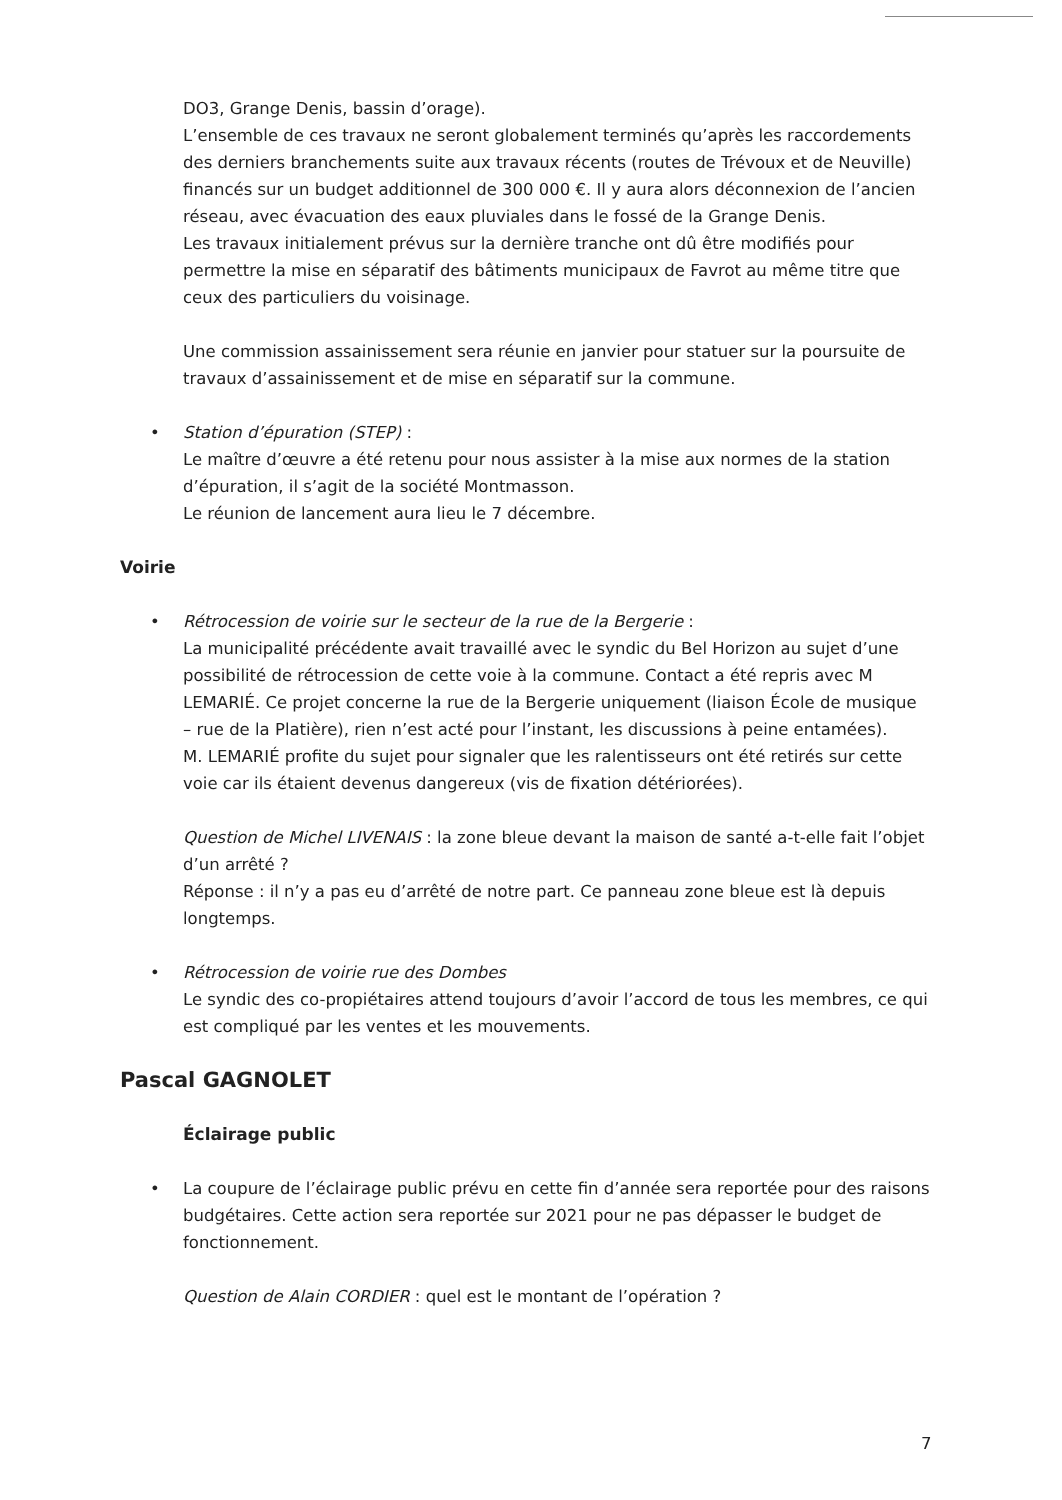DO3, Grange Denis, bassin d’orage).
L’ensemble de ces travaux ne seront globalement terminés qu’après les raccordements des derniers branchements suite aux travaux récents (routes de Trévoux et de Neuville) financés sur un budget additionnel de 300 000 €. Il y aura alors déconnexion de l’ancien réseau, avec évacuation des eaux pluviales dans le fossé de la Grange Denis.
Les travaux initialement prévus sur la dernière tranche ont dû être modifiés pour permettre la mise en séparatif des bâtiments municipaux de Favrot au même titre que ceux des particuliers du voisinage.
Une commission assainissement sera réunie en janvier pour statuer sur la poursuite de travaux d’assainissement et de mise en séparatif sur la commune.
• Station d’épuration (STEP) :
Le maître d’œuvre a été retenu pour nous assister à la mise aux normes de la station d’épuration, il s’agit de la société Montmasson.
Le réunion de lancement aura lieu le 7 décembre.
Voirie
• Rétrocession de voirie sur le secteur de la rue de la Bergerie :
La municipalité précédente avait travaillé avec le syndic du Bel Horizon au sujet d’une possibilité de rétrocession de cette voie à la commune. Contact a été repris avec M LEMARIÉ. Ce projet concerne la rue de la Bergerie uniquement (liaison École de musique – rue de la Platière), rien n’est acté pour l’instant, les discussions à peine entamées).
M. LEMARIÉ profite du sujet pour signaler que les ralentisseurs ont été retirés sur cette voie car ils étaient devenus dangereux (vis de fixation détériorées).
Question de Michel LIVENAIS : la zone bleue devant la maison de santé a-t-elle fait l’objet d’un arrêté ?
Réponse : il n’y a pas eu d’arrêté de notre part. Ce panneau zone bleue est là depuis longtemps.
• Rétrocession de voirie rue des Dombes
Le syndic des co-propiétaires attend toujours d’avoir l’accord de tous les membres, ce qui est compliqué par les ventes et les mouvements.
Pascal GAGNOLET
Éclairage public
• La coupure de l’éclairage public prévu en cette fin d’année sera reportée pour des raisons budgétaires. Cette action sera reportée sur 2021 pour ne pas dépasser le budget de fonctionnement.
Question de Alain CORDIER : quel est le montant de l’opération ?
7